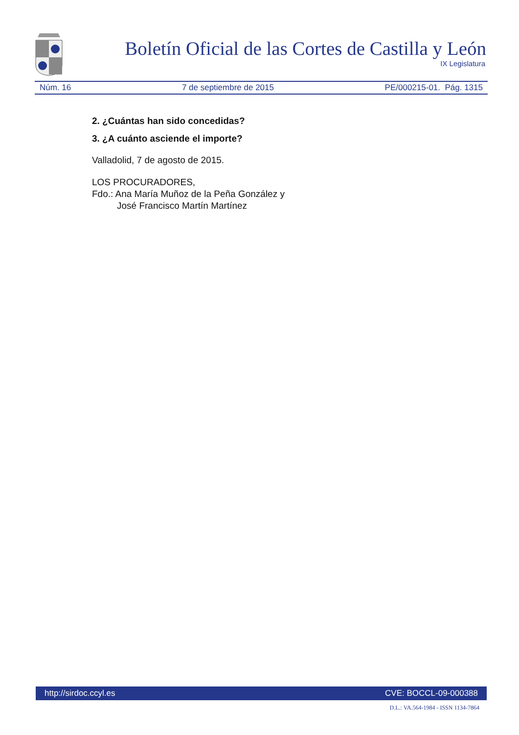Boletín Oficial de las Cortes de Castilla y León
IX Legislatura
Núm. 16 7 de septiembre de 2015 PE/000215-01. Pág. 1315
2. ¿Cuántas han sido concedidas?
3. ¿A cuánto asciende el importe?
Valladolid, 7 de agosto de 2015.
LOS PROCURADORES,
Fdo.: Ana María Muñoz de la Peña González y
José Francisco Martín Martínez
http://sirdoc.ccyl.es CVE: BOCCL-09-000388
D.L.: VA.564-1984 - ISSN 1134-7864